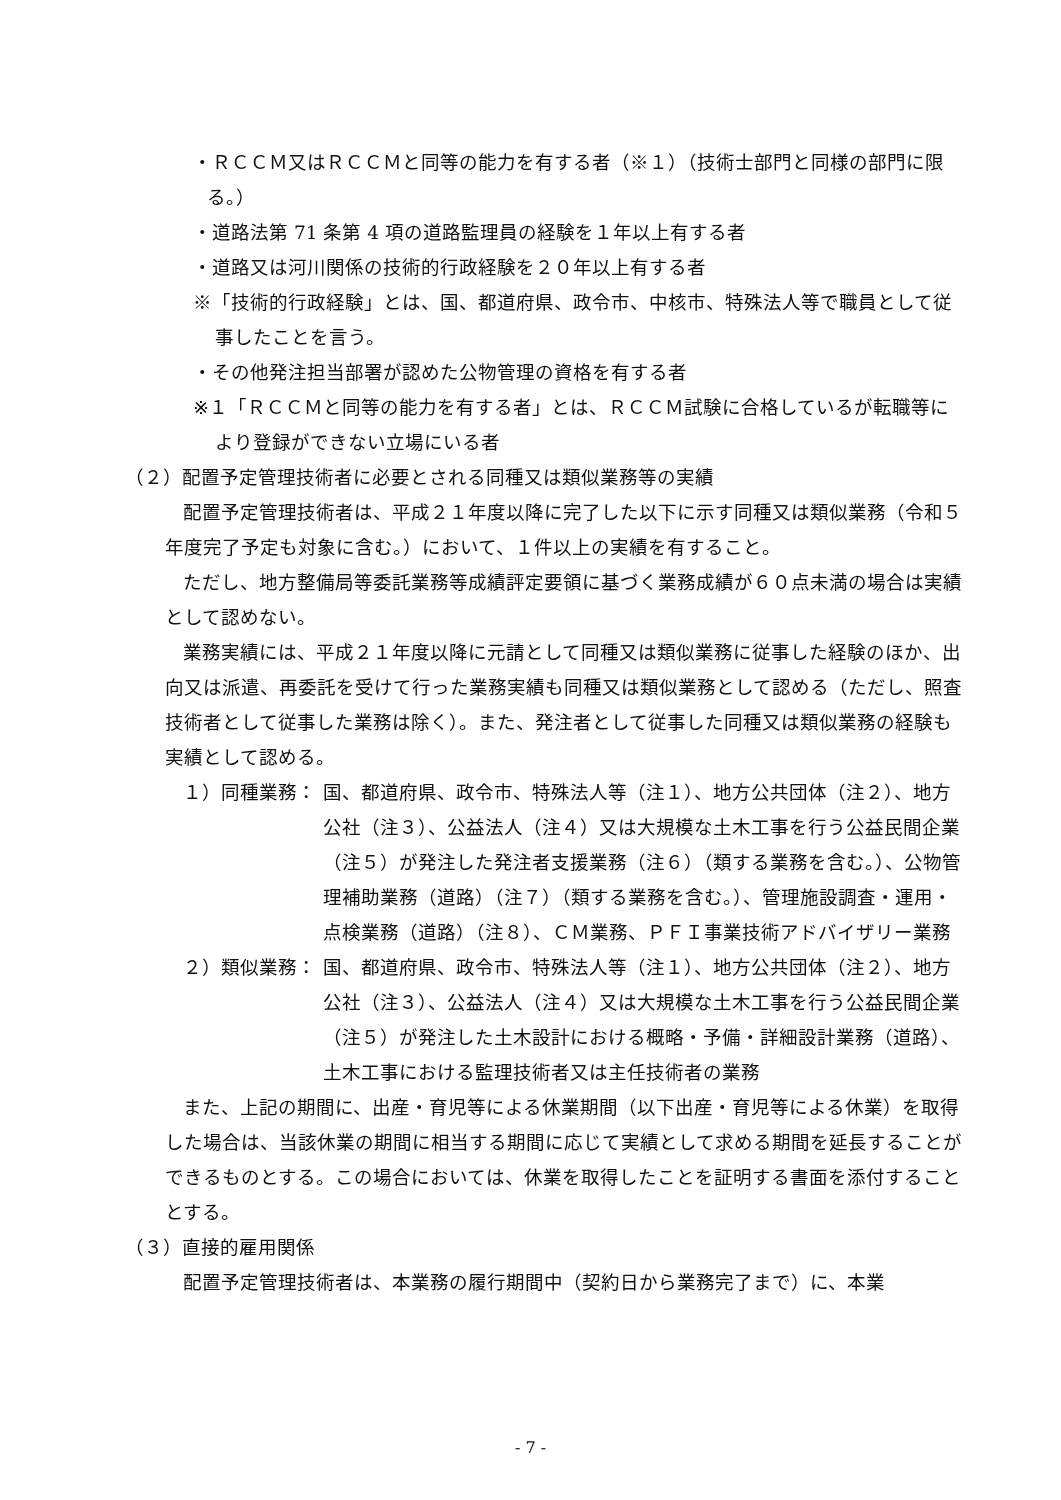・ＲＣＣＭ又はＲＣＣＭと同等の能力を有する者（※１）（技術士部門と同様の部門に限る。）
・道路法第 71 条第 4 項の道路監理員の経験を１年以上有する者
・道路又は河川関係の技術的行政経験を２０年以上有する者
※「技術的行政経験」とは、国、都道府県、政令市、中核市、特殊法人等で職員として従事したことを言う。
・その他発注担当部署が認めた公物管理の資格を有する者
※１「ＲＣＣＭと同等の能力を有する者」とは、ＲＣＣＭ試験に合格しているが転職等により登録ができない立場にいる者
（２）配置予定管理技術者に必要とされる同種又は類似業務等の実績
配置予定管理技術者は、平成２１年度以降に完了した以下に示す同種又は類似業務（令和５年度完了予定も対象に含む。）において、１件以上の実績を有すること。
ただし、地方整備局等委託業務等成績評定要領に基づく業務成績が６０点未満の場合は実績として認めない。
業務実績には、平成２１年度以降に元請として同種又は類似業務に従事した経験のほか、出向又は派遣、再委託を受けて行った業務実績も同種又は類似業務として認める（ただし、照査技術者として従事した業務は除く）。また、発注者として従事した同種又は類似業務の経験も実績として認める。
１）同種業務： 国、都道府県、政令市、特殊法人等（注１）、地方公共団体（注２）、地方公社（注３）、公益法人（注４）又は大規模な土木工事を行う公益民間企業（注５）が発注した発注者支援業務（注６）（類する業務を含む。）、公物管理補助業務（道路）（注７）（類する業務を含む。）、管理施設調査・運用・点検業務（道路）（注８）、ＣＭ業務、ＰＦＩ事業技術アドバイザリー業務
２）類似業務： 国、都道府県、政令市、特殊法人等（注１）、地方公共団体（注２）、地方公社（注３）、公益法人（注４）又は大規模な土木工事を行う公益民間企業（注５）が発注した土木設計における概略・予備・詳細設計業務（道路）、土木工事における監理技術者又は主任技術者の業務
また、上記の期間に、出産・育児等による休業期間（以下出産・育児等による休業）を取得した場合は、当該休業の期間に相当する期間に応じて実績として求める期間を延長することができるものとする。この場合においては、休業を取得したことを証明する書面を添付することとする。
（３）直接的雇用関係
配置予定管理技術者は、本業務の履行期間中（契約日から業務完了まで）に、本業
- 7 -